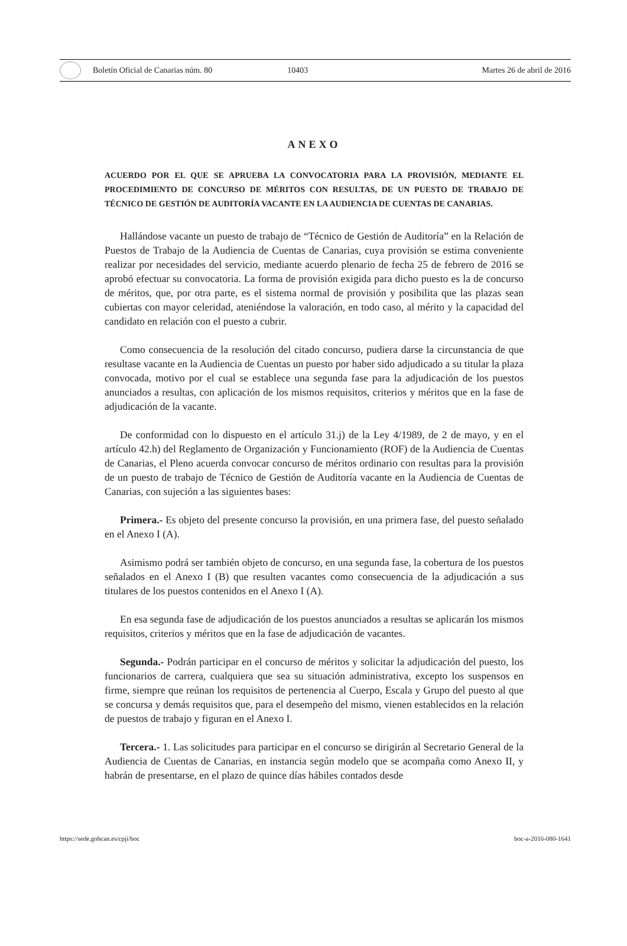Boletín Oficial de Canarias núm. 80 10403 Martes 26 de abril de 2016
ANEXO
ACUERDO POR EL QUE SE APRUEBA LA CONVOCATORIA PARA LA PROVISIÓN, MEDIANTE EL PROCEDIMIENTO DE CONCURSO DE MÉRITOS CON RESULTAS, DE UN PUESTO DE TRABAJO DE TÉCNICO DE GESTIÓN DE AUDITORÍA VACANTE EN LA AUDIENCIA DE CUENTAS DE CANARIAS.
Hallándose vacante un puesto de trabajo de “Técnico de Gestión de Auditoría” en la Relación de Puestos de Trabajo de la Audiencia de Cuentas de Canarias, cuya provisión se estima conveniente realizar por necesidades del servicio, mediante acuerdo plenario de fecha 25 de febrero de 2016 se aprobó efectuar su convocatoria. La forma de provisión exigida para dicho puesto es la de concurso de méritos, que, por otra parte, es el sistema normal de provisión y posibilita que las plazas sean cubiertas con mayor celeridad, ateniéndose la valoración, en todo caso, al mérito y la capacidad del candidato en relación con el puesto a cubrir.
Como consecuencia de la resolución del citado concurso, pudiera darse la circunstancia de que resultase vacante en la Audiencia de Cuentas un puesto por haber sido adjudicado a su titular la plaza convocada, motivo por el cual se establece una segunda fase para la adjudicación de los puestos anunciados a resultas, con aplicación de los mismos requisitos, criterios y méritos que en la fase de adjudicación de la vacante.
De conformidad con lo dispuesto en el artículo 31.j) de la Ley 4/1989, de 2 de mayo, y en el artículo 42.h) del Reglamento de Organización y Funcionamiento (ROF) de la Audiencia de Cuentas de Canarias, el Pleno acuerda convocar concurso de méritos ordinario con resultas para la provisión de un puesto de trabajo de Técnico de Gestión de Auditoría vacante en la Audiencia de Cuentas de Canarias, con sujeción a las siguientes bases:
Primera.- Es objeto del presente concurso la provisión, en una primera fase, del puesto señalado en el Anexo I (A).
Asimismo podrá ser también objeto de concurso, en una segunda fase, la cobertura de los puestos señalados en el Anexo I (B) que resulten vacantes como consecuencia de la adjudicación a sus titulares de los puestos contenidos en el Anexo I (A).
En esa segunda fase de adjudicación de los puestos anunciados a resultas se aplicarán los mismos requisitos, criterios y méritos que en la fase de adjudicación de vacantes.
Segunda.- Podrán participar en el concurso de méritos y solicitar la adjudicación del puesto, los funcionarios de carrera, cualquiera que sea su situación administrativa, excepto los suspensos en firme, siempre que reúnan los requisitos de pertenencia al Cuerpo, Escala y Grupo del puesto al que se concursa y demás requisitos que, para el desempeño del mismo, vienen establecidos en la relación de puestos de trabajo y figuran en el Anexo I.
Tercera.- 1. Las solicitudes para participar en el concurso se dirigirán al Secretario General de la Audiencia de Cuentas de Canarias, en instancia según modelo que se acompaña como Anexo II, y habrán de presentarse, en el plazo de quince días hábiles contados desde
https://sede.gobcan.es/cpji/boc boc-a-2016-080-1641